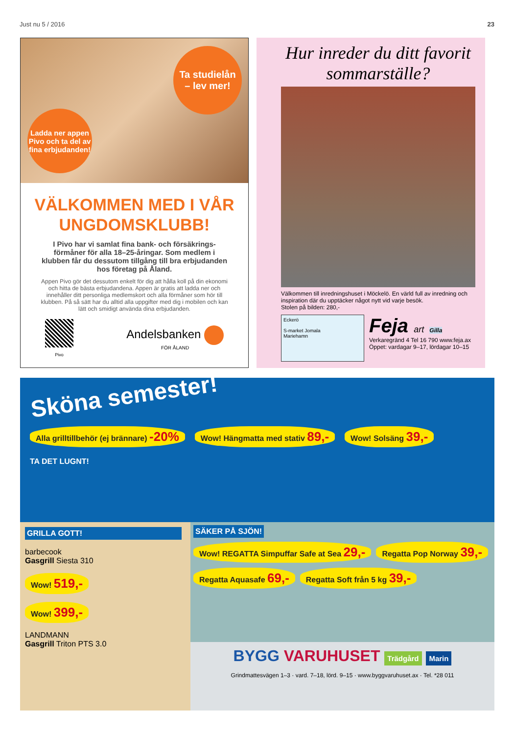Just nu 5 / 2016 23
Ta studielån
– lev mer!
Ladda ner appen Pivo och ta del av fina erbjudanden!
VÄLKOMMEN MED I VÅR UNGDOMSKLUBB!
I Pivo har vi samlat fina bank- och försäkrings-förmåner för alla 18–25-åringar. Som medlem i klubben får du dessutom tillgång till bra erbjudanden hos företag på Åland.
Appen Pivo gör det dessutom enkelt för dig att hålla koll på din ekonomi och hitta de bästa erbjudandena. Appen är gratis att ladda ner och innehåller ditt personliga medlemskort och alla förmåner som hör till klubben. På så sätt har du alltid alla uppgifter med dig i mobilen och kan lätt och smidigt använda dina erbjudanden.
Pivo
Andelsbanken
FÖR ÅLAND
Hur inreder du ditt favorit sommarställe?
Välkommen till inredningshuset i Möckelö. En värld full av inredning och inspiration där du upptäcker något nytt vid varje besök.
Stolen på bilden: 280,-
Eckerö
S-market Jomala
Mariehamn
Feja art Gilla
Verkaregränd 4 Tel 16 790 www.feja.ax
Öppet: vardagar 9–17, lördagar 10–15
Sköna semester!
Alla grilltillbehör (ej brännare) -20% Wow! Hängmatta med stativ 89,- Wow! Solsäng 39,- TA DET LUGNT!
GRILLA GOTT!
barbecook
Gasgrill Siesta 310
Wow! 519,-
Wow! 399,-
LANDMANN
Gasgrill Triton PTS 3.0
SÄKER PÅ SJÖN!
Wow! REGATTA Simpuffar Safe at Sea 29,- Regatta Pop Norway 39,- Regatta Aquasafe 69,- Regatta Soft från 5 kg 39,-
BYGG VARUHUSET Trädgård Marin
Grindmattesvägen 1–3 · vard. 7–18, lörd. 9–15 · www.byggvaruhuset.ax · Tel. *28 011